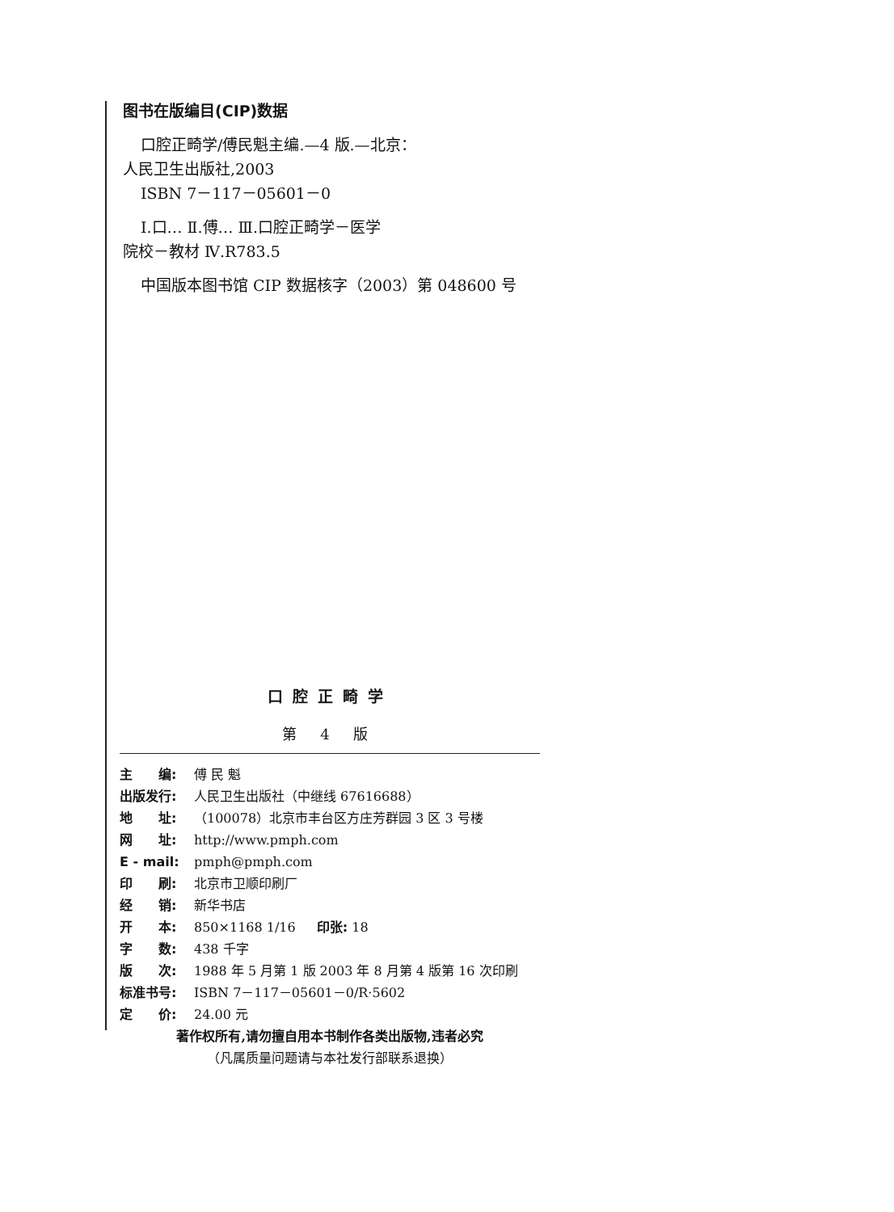图书在版编目(CIP)数据
口腔正畸学/傅民魁主编.—4 版.—北京：
人民卫生出版社,2003
ISBN 7－117－05601－0
Ⅰ.口… Ⅱ.傅… Ⅲ.口腔正畸学－医学
院校－教材 Ⅳ.R783.5
中国版本图书馆 CIP 数据核字（2003）第 048600 号
口腔正畸学
第 4 版
主　　编: 傅 民 魁
出版发行: 人民卫生出版社（中继线 67616688）
地　　址: （100078）北京市丰台区方庄芳群园 3 区 3 号楼
网　　址: http://www.pmph.com
E - mail: pmph@pmph.com
印　　刷: 北京市卫顺印刷厂
经　　销: 新华书店
开　　本: 850×1168 1/16 　 印张: 18
字　　数: 438 千字
版　　次: 1988 年 5 月第 1 版 2003 年 8 月第 4 版第 16 次印刷
标准书号: ISBN 7－117－05601－0/R·5602
定　　价: 24.00 元
著作权所有,请勿擅自用本书制作各类出版物,违者必究
（凡属质量问题请与本社发行部联系退换）